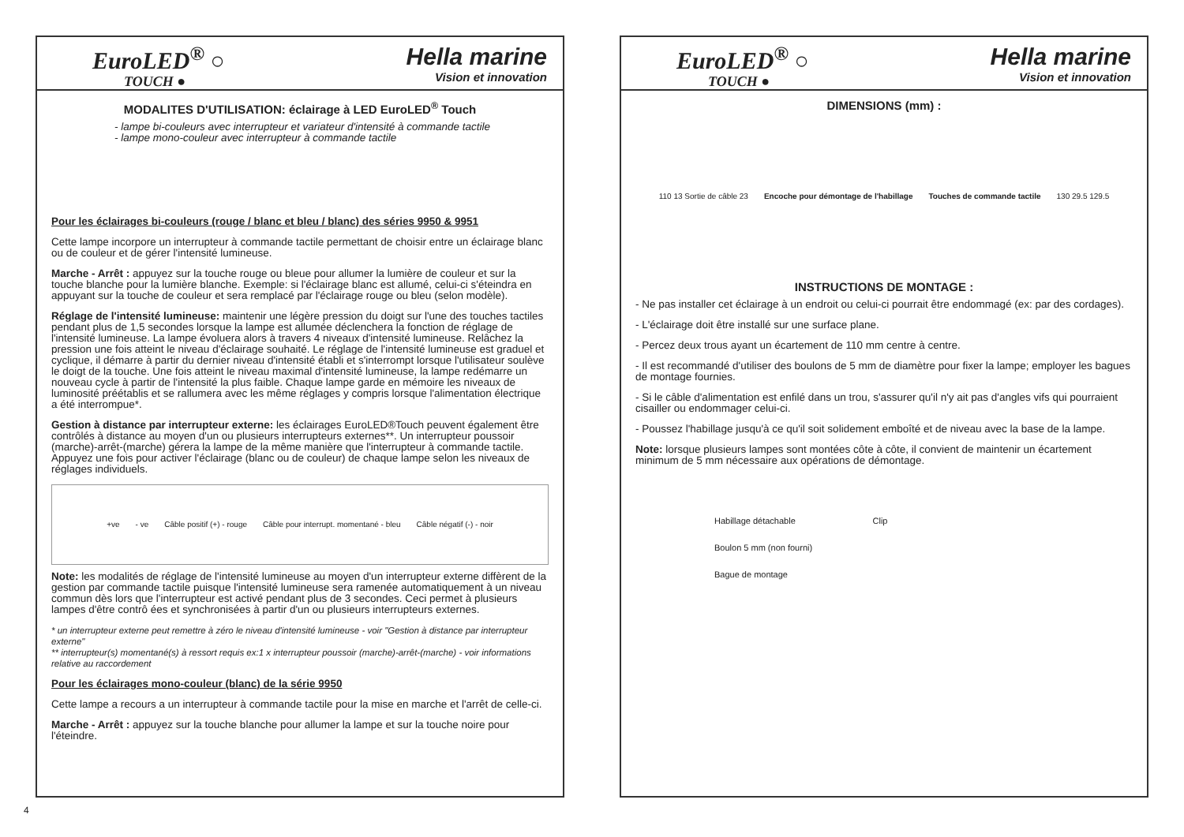EuroLED<sup>®</sup> ○
TOUCH ●
Hella marine
Vision et innovation
MODALITES D'UTILISATION: éclairage à LED EuroLED<sup>®</sup> Touch
- lampe bi-couleurs avec interrupteur et variateur d'intensité à commande tactile
- lampe mono-couleur avec interrupteur à commande tactile
Pour les éclairages bi-couleurs (rouge / blanc et bleu / blanc) des séries 9950 & 9951
Cette lampe incorpore un interrupteur à commande tactile permettant de choisir entre un éclairage blanc ou de couleur et de gérer l'intensité lumineuse.
Marche - Arrêt : appuyez sur la touche rouge ou bleue pour allumer la lumière de couleur et sur la touche blanche pour la lumière blanche. Exemple: si l'éclairage blanc est allumé, celui-ci s'éteindra en appuyant sur la touche de couleur et sera remplacé par l'éclairage rouge ou bleu (selon modèle).
Réglage de l'intensité lumineuse: maintenir une légère pression du doigt sur l'une des touches tactiles pendant plus de 1,5 secondes lorsque la lampe est allumée déclenchera la fonction de réglage de l'intensité lumineuse. La lampe évoluera alors à travers 4 niveaux d'intensité lumineuse. Relâchez la pression une fois atteint le niveau d'éclairage souhaité. Le réglage de l'intensité lumineuse est graduel et cyclique, il démarre à partir du dernier niveau d'intensité établi et s'interrompt lorsque l'utilisateur soulève le doigt de la touche. Une fois atteint le niveau maximal d'intensité lumineuse, la lampe redémarre un nouveau cycle à partir de l'intensité la plus faible. Chaque lampe garde en mémoire les niveaux de luminosité préétablis et se rallumera avec les même réglages y compris lorsque l'alimentation électrique a été interrompue*.
Gestion à distance par interrupteur externe: les éclairages EuroLED®Touch peuvent également être contrôlés à distance au moyen d'un ou plusieurs interrupteurs externes**. Un interrupteur poussoir (marche)-arrêt-(marche) gérera la lampe de la même manière que l'interrupteur à commande tactile. Appuyez une fois pour activer l'éclairage (blanc ou de couleur) de chaque lampe selon les niveaux de réglages individuels.
+ve - ve Câble positif (+) - rouge Câble pour interrupt. momentané - bleu Câble négatif (-) - noir
Note: les modalités de réglage de l'intensité lumineuse au moyen d'un interrupteur externe diffèrent de la gestion par commande tactile puisque l'intensité lumineuse sera ramenée automatiquement à un niveau commun dès lors que l'interrupteur est activé pendant plus de 3 secondes. Ceci permet à plusieurs lampes d'être contrô ées et synchronisées à partir d'un ou plusieurs interrupteurs externes.
* un interrupteur externe peut remettre à zéro le niveau d'intensité lumineuse - voir "Gestion à distance par interrupteur externe"
** interrupteur(s) momentané(s) à ressort requis ex:1 x interrupteur poussoir (marche)-arrêt-(marche) - voir informations relative au raccordement
Pour les éclairages mono-couleur (blanc) de la série 9950
Cette lampe a recours a un interrupteur à commande tactile pour la mise en marche et l'arrêt de celle-ci.
Marche - Arrêt : appuyez sur la touche blanche pour allumer la lampe et sur la touche noire pour l'éteindre.
4
EuroLED<sup>®</sup> ○
TOUCH ●
Hella marine
Vision et innovation
DIMENSIONS (mm) :
110 13 Sortie de câble 23 Encoche pour démontage de l'habillage Touches de commande tactile 130 29.5 129.5
INSTRUCTIONS DE MONTAGE :
- Ne pas installer cet éclairage à un endroit ou celui-ci pourrait être endommagé (ex: par des cordages).
- L'éclairage doit être installé sur une surface plane.
- Percez deux trous ayant un écartement de 110 mm centre à centre.
- Il est recommandé d'utiliser des boulons de 5 mm de diamètre pour fixer la lampe; employer les bagues de montage fournies.
- Si le câble d'alimentation est enfilé dans un trou, s'assurer qu'il n'y ait pas d'angles vifs qui pourraient cisailler ou endommager celui-ci.
- Poussez l'habillage jusqu'à ce qu'il soit solidement emboîté et de niveau avec la base de la lampe.
Note: lorsque plusieurs lampes sont montées côte à côte, il convient de maintenir un écartement minimum de 5 mm nécessaire aux opérations de démontage.
Habillage détachable Clip
Boulon 5 mm (non fourni)
Bague de montage